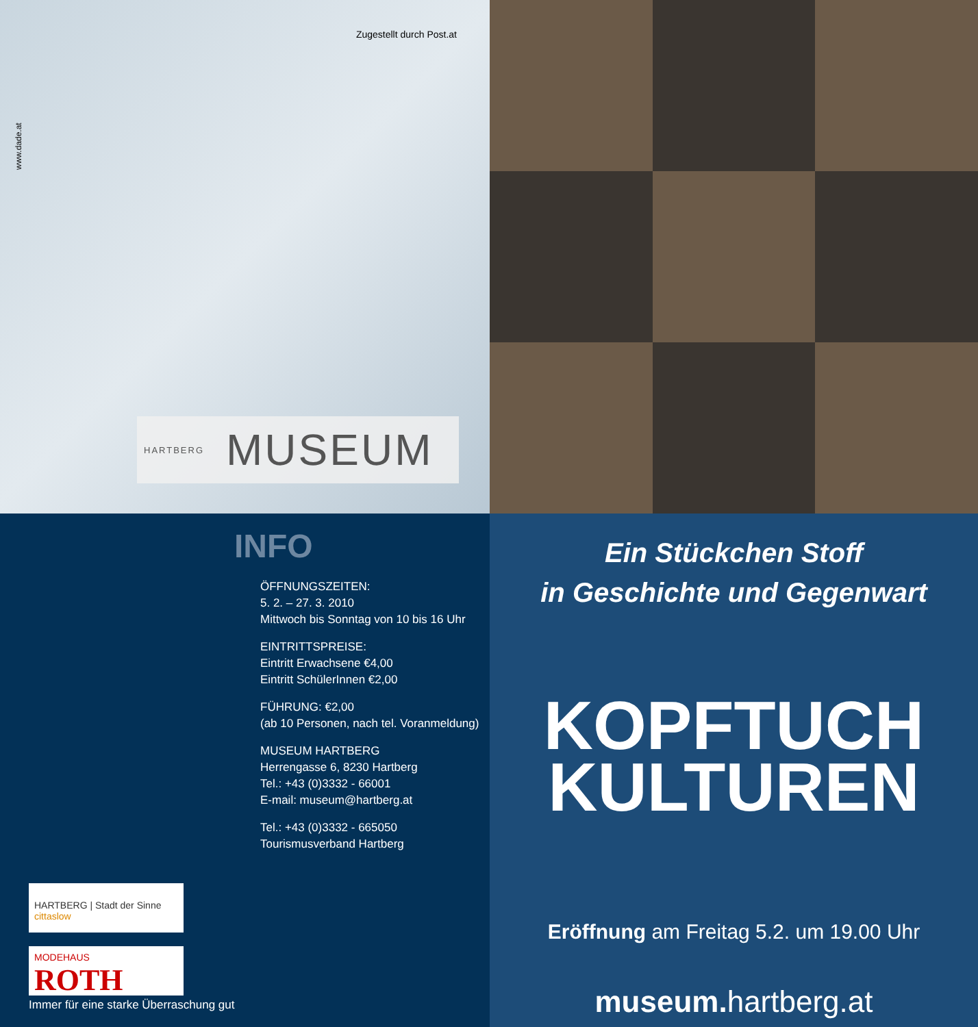Zugestellt durch Post.at
www.dade.at
HARTBERG MUSEUM
INFO
ÖFFNUNGSZEITEN:
5. 2. – 27. 3. 2010
Mittwoch bis Sonntag von 10 bis 16 Uhr
EINTRITTSPREISE:
Eintritt Erwachsene €4,00
Eintritt SchülerInnen €2,00
FÜHRUNG: €2,00
(ab 10 Personen, nach tel. Voranmeldung)
MUSEUM HARTBERG
Herrengasse 6, 8230 Hartberg
Tel.: +43 (0)3332 - 66001
E-mail: museum@hartberg.at
Tel.: +43 (0)3332 - 665050
Tourismusverband Hartberg
HARTBERG | Stadt der Sinne cittaslow
MODEHAUS
ROTH
Immer für eine starke Überraschung gut
Ein Stückchen Stoff
in Geschichte und Gegenwart
KOPFTUCH
KULTUREN
Eröffnung am Freitag 5.2. um 19.00 Uhr
museum. hartberg.at